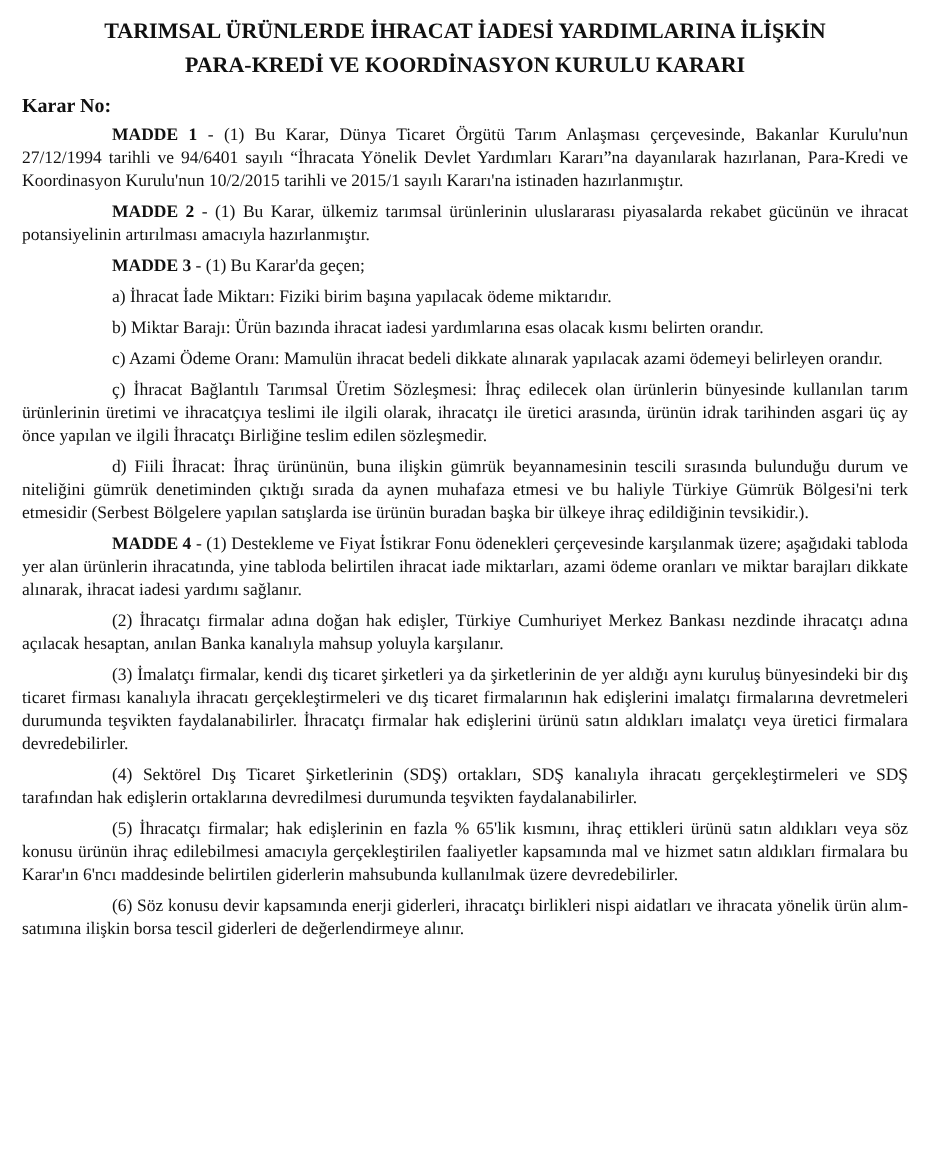TARIMSAL ÜRÜNLERDE İHRACAT İADESİ YARDIMLARINA İLİŞKİN
PARA-KREDİ VE KOORDİNASYON KURULU KARARI
Karar No:
MADDE 1 - (1) Bu Karar, Dünya Ticaret Örgütü Tarım Anlaşması çerçevesinde, Bakanlar Kurulu'nun 27/12/1994 tarihli ve 94/6401 sayılı “İhracata Yönelik Devlet Yardımları Kararı”na dayanılarak hazırlanan, Para-Kredi ve Koordinasyon Kurulu'nun 10/2/2015 tarihli ve 2015/1 sayılı Kararı'na istinaden hazırlanmıştır.
MADDE 2 - (1) Bu Karar, ülkemiz tarımsal ürünlerinin uluslararası piyasalarda rekabet gücünün ve ihracat potansiyelinin artırılması amacıyla hazırlanmıştır.
MADDE 3 - (1) Bu Karar'da geçen;
a) İhracat İade Miktarı: Fiziki birim başına yapılacak ödeme miktarıdır.
b) Miktar Barajı: Ürün bazında ihracat iadesi yardımlarına esas olacak kısmı belirten orandır.
c) Azami Ödeme Oranı: Mamulün ihracat bedeli dikkate alınarak yapılacak azami ödemeyi belirleyen orandır.
ç) İhracat Bağlantılı Tarımsal Üretim Sözleşmesi: İhraç edilecek olan ürünlerin bünyesinde kullanılan tarım ürünlerinin üretimi ve ihracatçıya teslimi ile ilgili olarak, ihracatçı ile üretici arasında, ürünün idrak tarihinden asgari üç ay önce yapılan ve ilgili İhracatçı Birliğine teslim edilen sözleşmedir.
d) Fiili İhracat: İhraç ürününün, buna ilişkin gümrük beyannamesinin tescili sırasında bulunduğu durum ve niteliğini gümrük denetiminden çıktığı sırada da aynen muhafaza etmesi ve bu haliyle Türkiye Gümrük Bölgesi'ni terk etmesidir (Serbest Bölgelere yapılan satışlarda ise ürünün buradan başka bir ülkeye ihraç edildiğinin tevsikidir.).
MADDE 4 - (1) Destekleme ve Fiyat İstikrar Fonu ödenekleri çerçevesinde karşılanmak üzere; aşağıdaki tabloda yer alan ürünlerin ihracatında, yine tabloda belirtilen ihracat iade miktarları, azami ödeme oranları ve miktar barajları dikkate alınarak, ihracat iadesi yardımı sağlanır.
(2) İhracatçı firmalar adına doğan hak edişler, Türkiye Cumhuriyet Merkez Bankası nezdinde ihracatçı adına açılacak hesaptan, anılan Banka kanalıyla mahsup yoluyla karşılanır.
(3) İmalatçı firmalar, kendi dış ticaret şirketleri ya da şirketlerinin de yer aldığı aynı kuruluş bünyesindeki bir dış ticaret firması kanalıyla ihracatı gerçekleştirmeleri ve dış ticaret firmalarının hak edişlerini imalatçı firmalarına devretmeleri durumunda teşvikten faydalanabilirler. İhracatçı firmalar hak edişlerini ürünü satın aldıkları imalatçı veya üretici firmalara devredebilirler.
(4) Sektörel Dış Ticaret Şirketlerinin (SDŞ) ortakları, SDŞ kanalıyla ihracatı gerçekleştirmeleri ve SDŞ tarafından hak edişlerin ortaklarına devredilmesi durumunda teşvikten faydalanabilirler.
(5) İhracatçı firmalar; hak edişlerinin en fazla % 65'lik kısmını, ihraç ettikleri ürünü satın aldıkları veya söz konusu ürünün ihraç edilebilmesi amacıyla gerçekleştirilen faaliyetler kapsamında mal ve hizmet satın aldıkları firmalara bu Karar'ın 6'ncı maddesinde belirtilen giderlerin mahsubunda kullanılmak üzere devredebilirler.
(6) Söz konusu devir kapsamında enerji giderleri, ihracatçı birlikleri nispi aidatları ve ihracata yönelik ürün alım-satımına ilişkin borsa tescil giderleri de değerlendirmeye alınır.